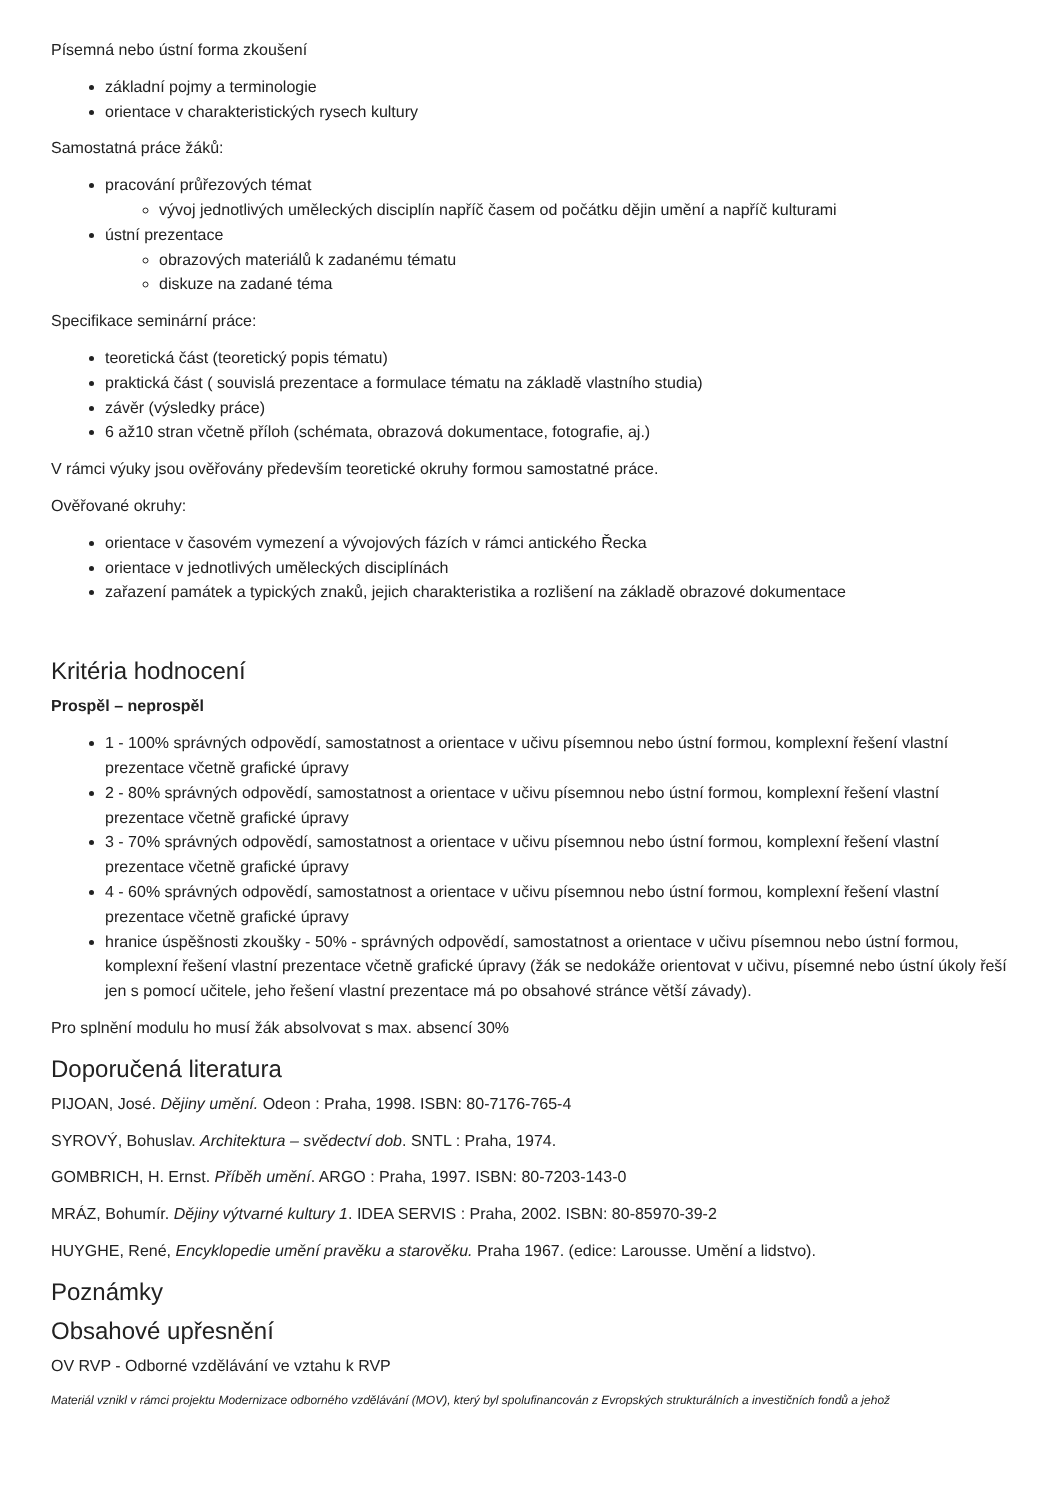Písemná nebo ústní forma zkoušení
základní pojmy a terminologie
orientace v charakteristických rysech kultury
Samostatná práce žáků:
pracování průřezových témat
vývoj jednotlivých uměleckých disciplín napříč časem od počátku dějin umění a napříč kulturami
ústní prezentace
obrazových materiálů k zadanému tématu
diskuze na zadané téma
Specifikace seminární práce:
teoretická část (teoretický popis tématu)
praktická část ( souvislá prezentace a formulace tématu na základě vlastního studia)
závěr (výsledky práce)
6 až10 stran včetně příloh (schémata, obrazová dokumentace, fotografie, aj.)
V rámci výuky jsou ověřovány především teoretické okruhy formou samostatné práce.
Ověřované okruhy:
orientace v časovém vymezení a vývojových fázích v rámci antického Řecka
orientace v jednotlivých uměleckých disciplínách
zařazení památek a typických znaků, jejich charakteristika a rozlišení na základě obrazové dokumentace
Kritéria hodnocení
Prospěl – neprospěl
1 - 100% správných odpovědí, samostatnost a orientace v učivu písemnou nebo ústní formou, komplexní řešení vlastní prezentace včetně grafické úpravy
2 - 80% správných odpovědí, samostatnost a orientace v učivu písemnou nebo ústní formou, komplexní řešení vlastní prezentace včetně grafické úpravy
3 - 70% správných odpovědí, samostatnost a orientace v učivu písemnou nebo ústní formou, komplexní řešení vlastní prezentace včetně grafické úpravy
4 - 60% správných odpovědí, samostatnost a orientace v učivu písemnou nebo ústní formou, komplexní řešení vlastní prezentace včetně grafické úpravy
hranice úspěšnosti zkoušky - 50% - správných odpovědí, samostatnost a orientace v učivu písemnou nebo ústní formou, komplexní řešení vlastní prezentace včetně grafické úpravy (žák se nedokáže orientovat v učivu, písemné nebo ústní úkoly řeší jen s pomocí učitele, jeho řešení vlastní prezentace má po obsahové stránce větší závady).
Pro splnění modulu ho musí žák absolvovat s max. absencí 30%
Doporučená literatura
PIJOAN, José. Dějiny umění. Odeon : Praha, 1998. ISBN: 80-7176-765-4
SYROVÝ, Bohuslav. Architektura – svědectví dob. SNTL : Praha, 1974.
GOMBRICH, H. Ernst. Příběh umění. ARGO : Praha, 1997. ISBN: 80-7203-143-0
MRÁZ, Bohumír. Dějiny výtvarné kultury 1. IDEA SERVIS : Praha, 2002. ISBN: 80-85970-39-2
HUYGHE, René, Encyklopedie umění pravěku a starověku. Praha 1967. (edice: Larousse. Umění a lidstvo).
Poznámky
Obsahové upřesnění
OV RVP - Odborné vzdělávání ve vztahu k RVP
Materiál vznikl v rámci projektu Modernizace odborného vzdělávání (MOV), který byl spolufinancován z Evropských strukturálních a investičních fondů a jehož